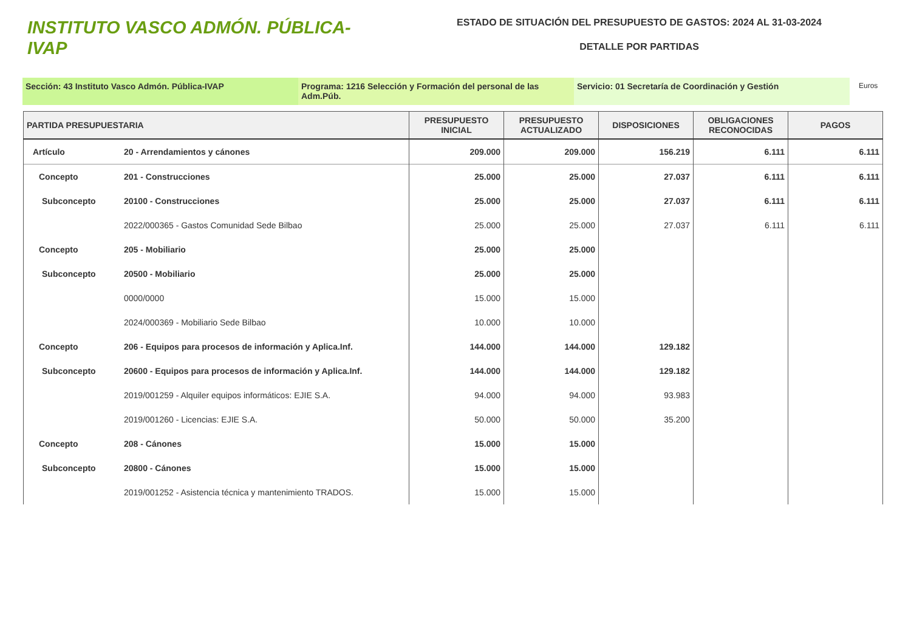INSTITUTO VASCO ADMÓN. PÚBLICA-IVAP
ESTADO DE SITUACIÓN DEL PRESUPUESTO DE GASTOS: 2024 AL 31-03-2024
DETALLE POR PARTIDAS
Sección: 43 Instituto Vasco Admón. Pública-IVAP Programa: 1216 Selección y Formación del personal de las Adm.Púb.
Servicio: 01 Secretaría de Coordinación y Gestión
Euros
| PARTIDA PRESUPUESTARIA | | PRESUPUESTO INICIAL | PRESUPUESTO ACTUALIZADO | DISPOSICIONES | OBLIGACIONES RECONOCIDAS | PAGOS |
| --- | --- | --- | --- | --- | --- | --- |
| Artículo | 20 - Arrendamientos y cánones | 209.000 | 209.000 | 156.219 | 6.111 | 6.111 |
| Concepto | 201 - Construcciones | 25.000 | 25.000 | 27.037 | 6.111 | 6.111 |
| Subconcepto | 20100 - Construcciones | 25.000 | 25.000 | 27.037 | 6.111 | 6.111 |
| | 2022/000365 - Gastos Comunidad Sede Bilbao | 25.000 | 25.000 | 27.037 | 6.111 | 6.111 |
| Concepto | 205 - Mobiliario | 25.000 | 25.000 | | | |
| Subconcepto | 20500 - Mobiliario | 25.000 | 25.000 | | | |
| | 0000/0000 | 15.000 | 15.000 | | | |
| | 2024/000369 - Mobiliario Sede Bilbao | 10.000 | 10.000 | | | |
| Concepto | 206 - Equipos para procesos de información y Aplica.Inf. | 144.000 | 144.000 | 129.182 | | |
| Subconcepto | 20600 - Equipos para procesos de información y Aplica.Inf. | 144.000 | 144.000 | 129.182 | | |
| | 2019/001259 - Alquiler equipos informáticos: EJIE S.A. | 94.000 | 94.000 | 93.983 | | |
| | 2019/001260 - Licencias: EJIE S.A. | 50.000 | 50.000 | 35.200 | | |
| Concepto | 208 - Cánones | 15.000 | 15.000 | | | |
| Subconcepto | 20800 - Cánones | 15.000 | 15.000 | | | |
| | 2019/001252 - Asistencia técnica y mantenimiento TRADOS. | 15.000 | 15.000 | | | |